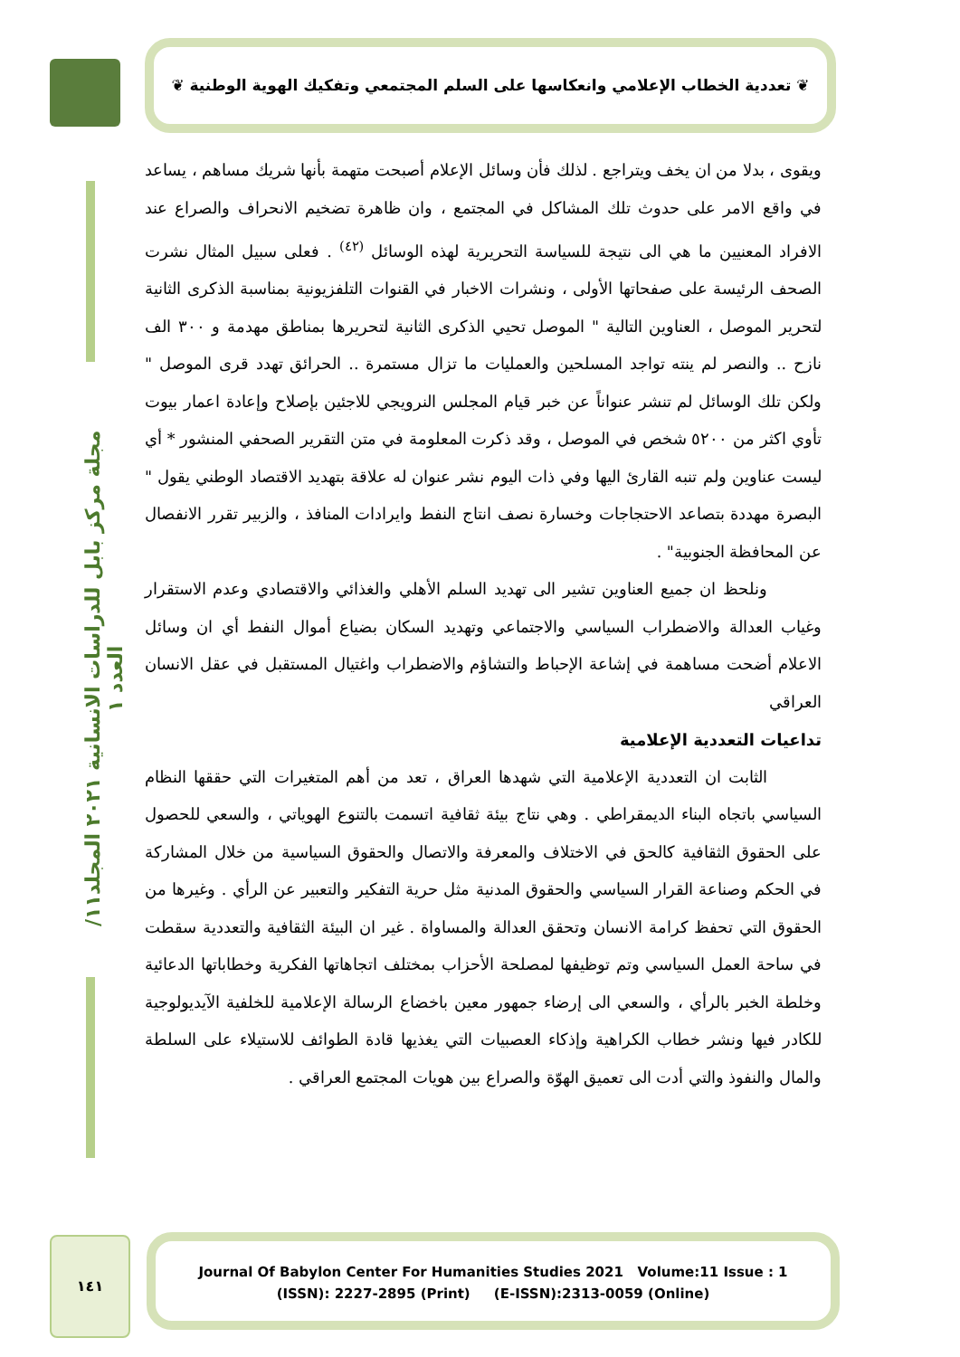❦ تعددية الخطاب الإعلامي وانعكاسها على السلم المجتمعي وتفكيك الهوية الوطنية ❦
مجلة مركز بابل للدراسات الانسانية ٢٠٢١ المجلد١١/ العدد ١
ويقوى ، بدلا من ان يخف ويتراجع . لذلك فأن وسائل الإعلام أصبحت متهمة بأنها شريك مساهم ، يساعد في واقع الامر على حدوث تلك المشاكل في المجتمع ، وان ظاهرة تضخيم الانحراف والصراع عند الافراد المعنيين ما هي الى نتيجة للسياسة التحريرية لهذه الوسائل <sup>(٤٢)</sup> . فعلى سبيل المثال نشرت الصحف الرئيسة على صفحاتها الأولى ، ونشرات الاخبار في القنوات التلفزيونية بمناسبة الذكرى الثانية لتحرير الموصل ، العناوين التالية " الموصل تحيي الذكرى الثانية لتحريرها بمناطق مهدمة و ٣٠٠ الف نازح .. والنصر لم ينته تواجد المسلحين والعمليات ما تزال مستمرة .. الحرائق تهدد قرى الموصل " ولكن تلك الوسائل لم تنشر عنواناً عن خبر قيام المجلس النرويجي للاجئين بإصلاح وإعادة اعمار بيوت تأوي اكثر من ٥٢٠٠ شخص في الموصل ، وقد ذكرت المعلومة في متن التقرير الصحفي المنشور * أي ليست عناوين ولم تنبه القارئ اليها وفي ذات اليوم نشر عنوان له علاقة بتهديد الاقتصاد الوطني يقول " البصرة مهددة بتصاعد الاحتجاجات وخسارة نصف انتاج النفط وايرادات المنافذ ، والزبير تقرر الانفصال عن المحافظة الجنوبية" .
ونلحظ ان جميع العناوين تشير الى تهديد السلم الأهلي والغذائي والاقتصادي وعدم الاستقرار وغياب العدالة والاضطراب السياسي والاجتماعي وتهديد السكان بضياع أموال النفط أي ان وسائل الاعلام أضحت مساهمة في إشاعة الإحباط والتشاؤم والاضطراب واغتيال المستقبل في عقل الانسان العراقي
تداعيات التعددية الإعلامية
الثابت ان التعددية الإعلامية التي شهدها العراق ، تعد من أهم المتغيرات التي حققها النظام السياسي باتجاه البناء الديمقراطي . وهي نتاج بيئة ثقافية اتسمت بالتنوع الهوياتي ، والسعي للحصول على الحقوق الثقافية كالحق في الاختلاف والمعرفة والاتصال والحقوق السياسية من خلال المشاركة في الحكم وصناعة القرار السياسي والحقوق المدنية مثل حرية التفكير والتعبير عن الرأي . وغيرها من الحقوق التي تحفظ كرامة الانسان وتحقق العدالة والمساواة . غير ان البيئة الثقافية والتعددية سقطت في ساحة العمل السياسي وتم توظيفها لمصلحة الأحزاب بمختلف اتجاهاتها الفكرية وخطاباتها الدعائية وخلطة الخبر بالرأي ، والسعي الى إرضاء جمهور معين باخضاع الرسالة الإعلامية للخلفية الآيديولوجية للكادر فيها ونشر خطاب الكراهية وإذكاء العصبيات التي يغذيها قادة الطوائف للاستيلاء على السلطة والمال والنفوذ والتي أدت الى تعميق الهوّة والصراع بين هويات المجتمع العراقي .
١٤١
Journal Of Babylon Center For Humanities Studies 2021 Volume:11 Issue : 1
(ISSN): 2227-2895 (Print) (E-ISSN):2313-0059 (Online)